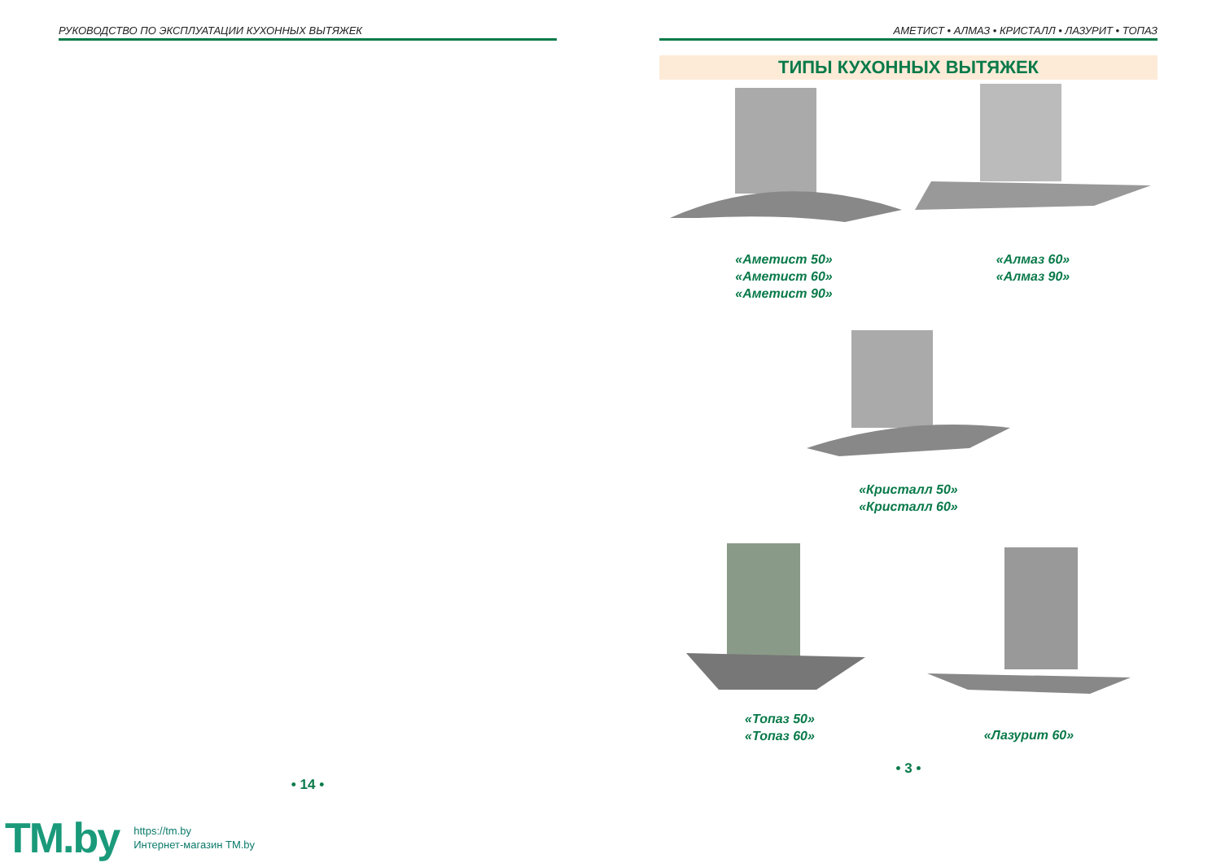РУКОВОДСТВО ПО ЭКСПЛУАТАЦИИ КУХОННЫХ ВЫТЯЖЕК
• 14 •
АМЕТИСТ • АЛМАЗ • КРИСТАЛЛ • ЛАЗУРИТ • ТОПАЗ
ТИПЫ КУХОННЫХ ВЫТЯЖЕК
«Аметист 50»
«Аметист 60»
«Аметист 90»
«Алмаз 60»
«Алмаз 90»
«Кристалл 50»
«Кристалл 60»
«Топаз 50»
«Топаз 60»
«Лазурит 60»
• 3 •
TM.by https://tm.by
Интернет-магазин TM.by